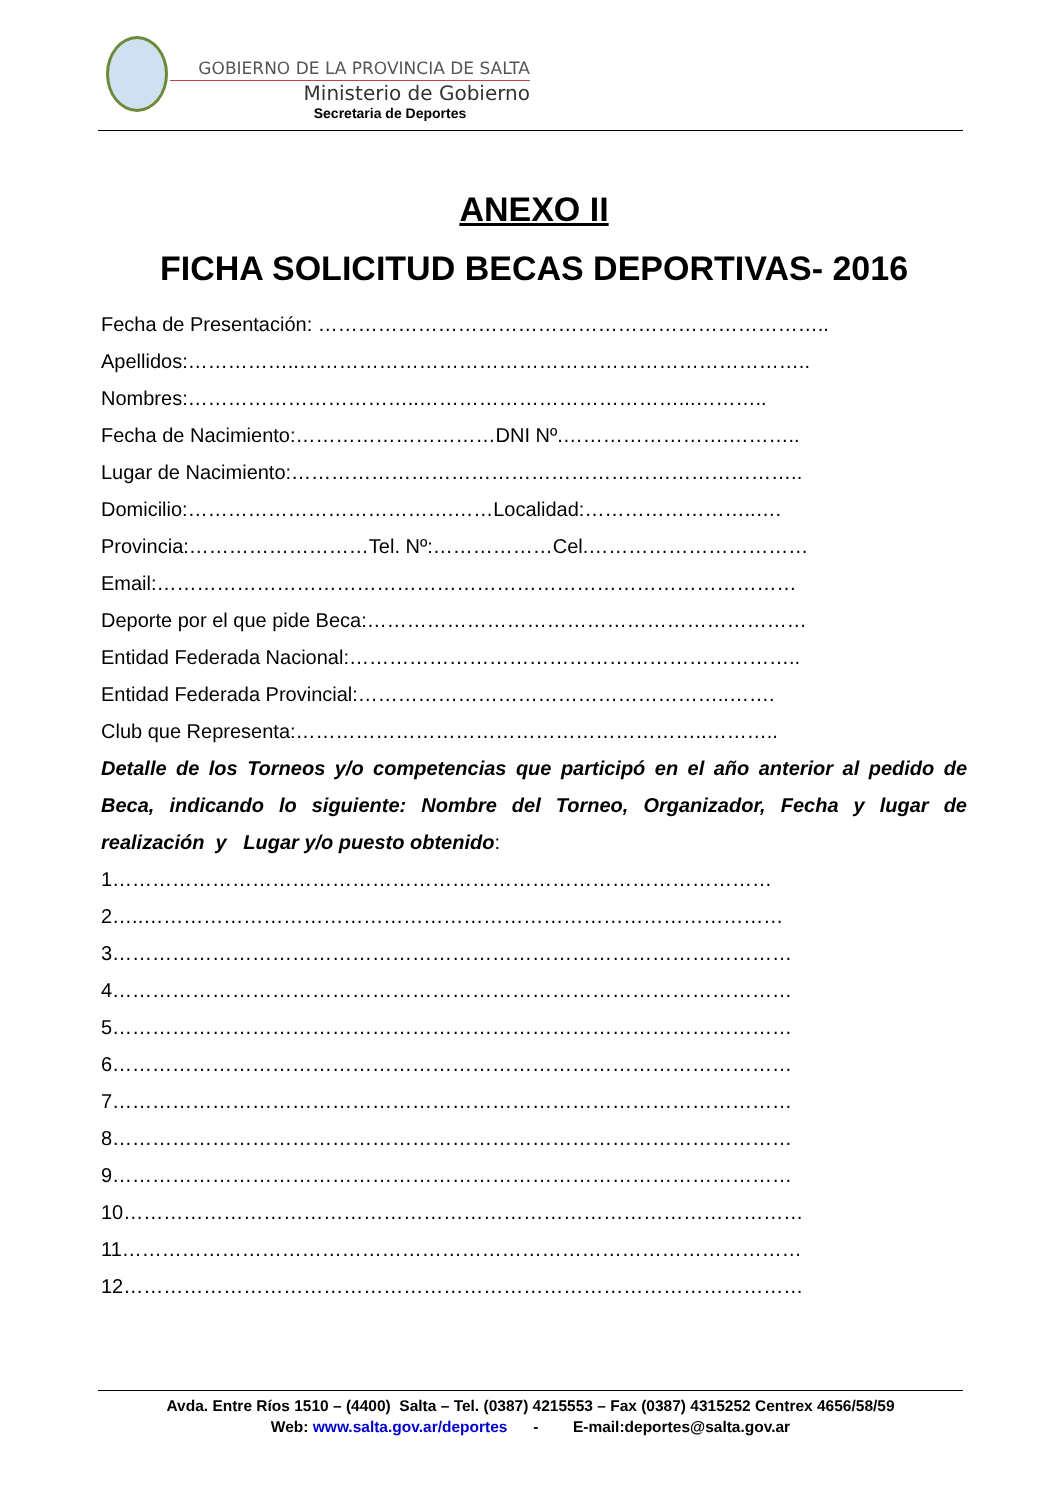GOBIERNO DE LA PROVINCIA DE SALTA
Ministerio de Gobierno
Secretaria de Deportes
ANEXO II
FICHA SOLICITUD BECAS DEPORTIVAS- 2016
Fecha de Presentación: …………………………………………………………………..
Apellidos:……………..…………………………………………………………………..
Nombres:……………………………..…………………………………...………..
Fecha de Nacimiento:…………………………DNI Nº.…………………….………..
Lugar de Nacimiento:…………………………………………………………………..
Domicilio:………………………………….……Localidad:……………………..….
Provincia:………………………Tel. Nº:………………Cel.……………………………
Email:……………………………………………………………………………………
Deporte por el que pide Beca:…………………………………………………………
Entidad Federada Nacional:…………………………………………………………..
Entidad Federada Provincial:………………………………………………..…….
Club que Representa:……………………………………………………..………..
Detalle de los Torneos y/o competencias que participó en el año anterior al pedido de Beca, indicando lo siguiente: Nombre del Torneo, Organizador, Fecha y lugar de realización y Lugar y/o puesto obtenido:
1………………………………………………………………………………………
2…..……………………………………………………………………………………
3…………………………………………………………………………………………
4…………………………………………………………………………………………
5…………………………………………………………………………………………
6…………………………………………………………………………………………
7…………………………………………………………………………………………
8…………………………………………………………………………………………
9…………………………………………………………………………………………
10…………………………………………………………………………………………
11…………………………………………………………………………………………
12…………………………………………………………………………………………
Avda. Entre Ríos 1510 – (4400) Salta – Tel. (0387) 4215553 – Fax (0387) 4315252 Centrex 4656/58/59
Web: www.salta.gov.ar/deportes - E-mail:deportes@salta.gov.ar